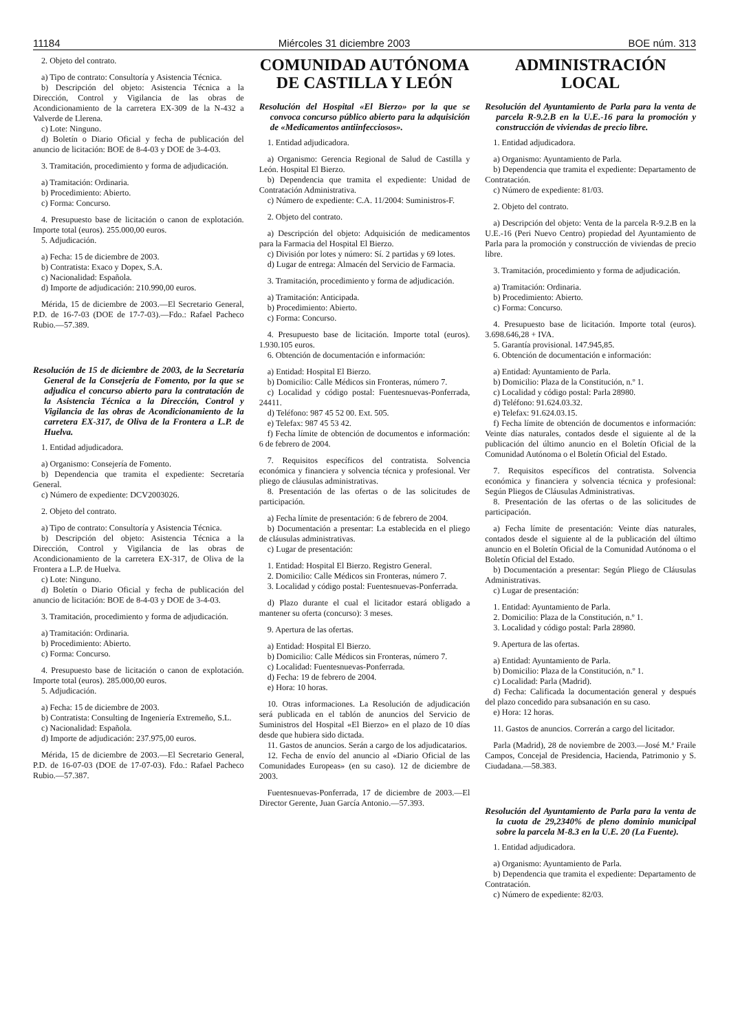11184 Miércoles 31 diciembre 2003 BOE núm. 313
2. Objeto del contrato.
a) Tipo de contrato: Consultoría y Asistencia Técnica.
b) Descripción del objeto: Asistencia Técnica a la Dirección, Control y Vigilancia de las obras de Acondicionamiento de la carretera EX-309 de la N-432 a Valverde de Llerena.
c) Lote: Ninguno.
d) Boletín o Diario Oficial y fecha de publicación del anuncio de licitación: BOE de 8-4-03 y DOE de 3-4-03.
3. Tramitación, procedimiento y forma de adjudicación.
a) Tramitación: Ordinaria.
b) Procedimiento: Abierto.
c) Forma: Concurso.
4. Presupuesto base de licitación o canon de explotación. Importe total (euros). 255.000,00 euros.
5. Adjudicación.
a) Fecha: 15 de diciembre de 2003.
b) Contratista: Exaco y Dopex, S.A.
c) Nacionalidad: Española.
d) Importe de adjudicación: 210.990,00 euros.
Mérida, 15 de diciembre de 2003.—El Secretario General, P.D. de 16-7-03 (DOE de 17-7-03).—Fdo.: Rafael Pacheco Rubio.—57.389.
Resolución de 15 de diciembre de 2003, de la Secretaría General de la Consejería de Fomento, por la que se adjudica el concurso abierto para la contratación de la Asistencia Técnica a la Dirección, Control y Vigilancia de las obras de Acondicionamiento de la carretera EX-317, de Oliva de la Frontera a L.P. de Huelva.
1. Entidad adjudicadora.
a) Organismo: Consejería de Fomento.
b) Dependencia que tramita el expediente: Secretaría General.
c) Número de expediente: DCV2003026.
2. Objeto del contrato.
a) Tipo de contrato: Consultoría y Asistencia Técnica.
b) Descripción del objeto: Asistencia Técnica a la Dirección, Control y Vigilancia de las obras de Acondicionamiento de la carretera EX-317, de Oliva de la Frontera a L.P. de Huelva.
c) Lote: Ninguno.
d) Boletín o Diario Oficial y fecha de publicación del anuncio de licitación: BOE de 8-4-03 y DOE de 3-4-03.
3. Tramitación, procedimiento y forma de adjudicación.
a) Tramitación: Ordinaria.
b) Procedimiento: Abierto.
c) Forma: Concurso.
4. Presupuesto base de licitación o canon de explotación. Importe total (euros). 285.000,00 euros.
5. Adjudicación.
a) Fecha: 15 de diciembre de 2003.
b) Contratista: Consulting de Ingeniería Extremeño, S.L.
c) Nacionalidad: Española.
d) Importe de adjudicación: 237.975,00 euros.
Mérida, 15 de diciembre de 2003.—El Secretario General, P.D. de 16-07-03 (DOE de 17-07-03). Fdo.: Rafael Pacheco Rubio.—57.387.
COMUNIDAD AUTÓNOMA
DE CASTILLA Y LEÓN
Resolución del Hospital «El Bierzo» por la que se convoca concurso público abierto para la adquisición de «Medicamentos antiinfecciosos».
1. Entidad adjudicadora.
a) Organismo: Gerencia Regional de Salud de Castilla y León. Hospital El Bierzo.
b) Dependencia que tramita el expediente: Unidad de Contratación Administrativa.
c) Número de expediente: C.A. 11/2004: Suministros-F.
2. Objeto del contrato.
a) Descripción del objeto: Adquisición de medicamentos para la Farmacia del Hospital El Bierzo.
c) División por lotes y número: Sí. 2 partidas y 69 lotes.
d) Lugar de entrega: Almacén del Servicio de Farmacia.
3. Tramitación, procedimiento y forma de adjudicación.
a) Tramitación: Anticipada.
b) Procedimiento: Abierto.
c) Forma: Concurso.
4. Presupuesto base de licitación. Importe total (euros). 1.930.105 euros.
6. Obtención de documentación e información:
a) Entidad: Hospital El Bierzo.
b) Domicilio: Calle Médicos sin Fronteras, número 7.
c) Localidad y código postal: Fuentesnuevas-Ponferrada, 24411.
d) Teléfono: 987 45 52 00. Ext. 505.
e) Telefax: 987 45 53 42.
f) Fecha límite de obtención de documentos e información: 6 de febrero de 2004.
7. Requisitos específicos del contratista. Solvencia económica y financiera y solvencia técnica y profesional. Ver pliego de cláusulas administrativas.
8. Presentación de las ofertas o de las solicitudes de participación.
a) Fecha límite de presentación: 6 de febrero de 2004.
b) Documentación a presentar: La establecida en el pliego de cláusulas administrativas.
c) Lugar de presentación:
1. Entidad: Hospital El Bierzo. Registro General.
2. Domicilio: Calle Médicos sin Fronteras, número 7.
3. Localidad y código postal: Fuentesnuevas-Ponferrada.
d) Plazo durante el cual el licitador estará obligado a mantener su oferta (concurso): 3 meses.
9. Apertura de las ofertas.
a) Entidad: Hospital El Bierzo.
b) Domicilio: Calle Médicos sin Fronteras, número 7.
c) Localidad: Fuentesnuevas-Ponferrada.
d) Fecha: 19 de febrero de 2004.
e) Hora: 10 horas.
10. Otras informaciones. La Resolución de adjudicación será publicada en el tablón de anuncios del Servicio de Suministros del Hospital «El Bierzo» en el plazo de 10 días desde que hubiera sido dictada.
11. Gastos de anuncios. Serán a cargo de los adjudicatarios.
12. Fecha de envío del anuncio al «Diario Oficial de las Comunidades Europeas» (en su caso). 12 de diciembre de 2003.
Fuentesnuevas-Ponferrada, 17 de diciembre de 2003.—El Director Gerente, Juan García Antonio.—57.393.
ADMINISTRACIÓN LOCAL
Resolución del Ayuntamiento de Parla para la venta de parcela R-9.2.B en la U.E.-16 para la promoción y construcción de viviendas de precio libre.
1. Entidad adjudicadora.
a) Organismo: Ayuntamiento de Parla.
b) Dependencia que tramita el expediente: Departamento de Contratación.
c) Número de expediente: 81/03.
2. Objeto del contrato.
a) Descripción del objeto: Venta de la parcela R-9.2.B en la U.E.-16 (Peri Nuevo Centro) propiedad del Ayuntamiento de Parla para la promoción y construcción de viviendas de precio libre.
3. Tramitación, procedimiento y forma de adjudicación.
a) Tramitación: Ordinaria.
b) Procedimiento: Abierto.
c) Forma: Concurso.
4. Presupuesto base de licitación. Importe total (euros). 3.698.646,28 + IVA.
5. Garantía provisional. 147.945,85.
6. Obtención de documentación e información:
a) Entidad: Ayuntamiento de Parla.
b) Domicilio: Plaza de la Constitución, n.º 1.
c) Localidad y código postal: Parla 28980.
d) Teléfono: 91.624.03.32.
e) Telefax: 91.624.03.15.
f) Fecha límite de obtención de documentos e información: Veinte días naturales, contados desde el siguiente al de la publicación del último anuncio en el Boletín Oficial de la Comunidad Autónoma o el Boletín Oficial del Estado.
7. Requisitos específicos del contratista. Solvencia económica y financiera y solvencia técnica y profesional: Según Pliegos de Cláusulas Administrativas.
8. Presentación de las ofertas o de las solicitudes de participación.
a) Fecha límite de presentación: Veinte días naturales, contados desde el siguiente al de la publicación del último anuncio en el Boletín Oficial de la Comunidad Autónoma o el Boletín Oficial del Estado.
b) Documentación a presentar: Según Pliego de Cláusulas Administrativas.
c) Lugar de presentación:
1. Entidad: Ayuntamiento de Parla.
2. Domicilio: Plaza de la Constitución, n.º 1.
3. Localidad y código postal: Parla 28980.
9. Apertura de las ofertas.
a) Entidad: Ayuntamiento de Parla.
b) Domicilio: Plaza de la Constitución, n.º 1.
c) Localidad: Parla (Madrid).
d) Fecha: Calificada la documentación general y después del plazo concedido para subsanación en su caso.
e) Hora: 12 horas.
11. Gastos de anuncios. Correrán a cargo del licitador.
Parla (Madrid), 28 de noviembre de 2003.—José M.ª Fraile Campos, Concejal de Presidencia, Hacienda, Patrimonio y S. Ciudadana.—58.383.
Resolución del Ayuntamiento de Parla para la venta de la cuota de 29,2340% de pleno dominio municipal sobre la parcela M-8.3 en la U.E. 20 (La Fuente).
1. Entidad adjudicadora.
a) Organismo: Ayuntamiento de Parla.
b) Dependencia que tramita el expediente: Departamento de Contratación.
c) Número de expediente: 82/03.